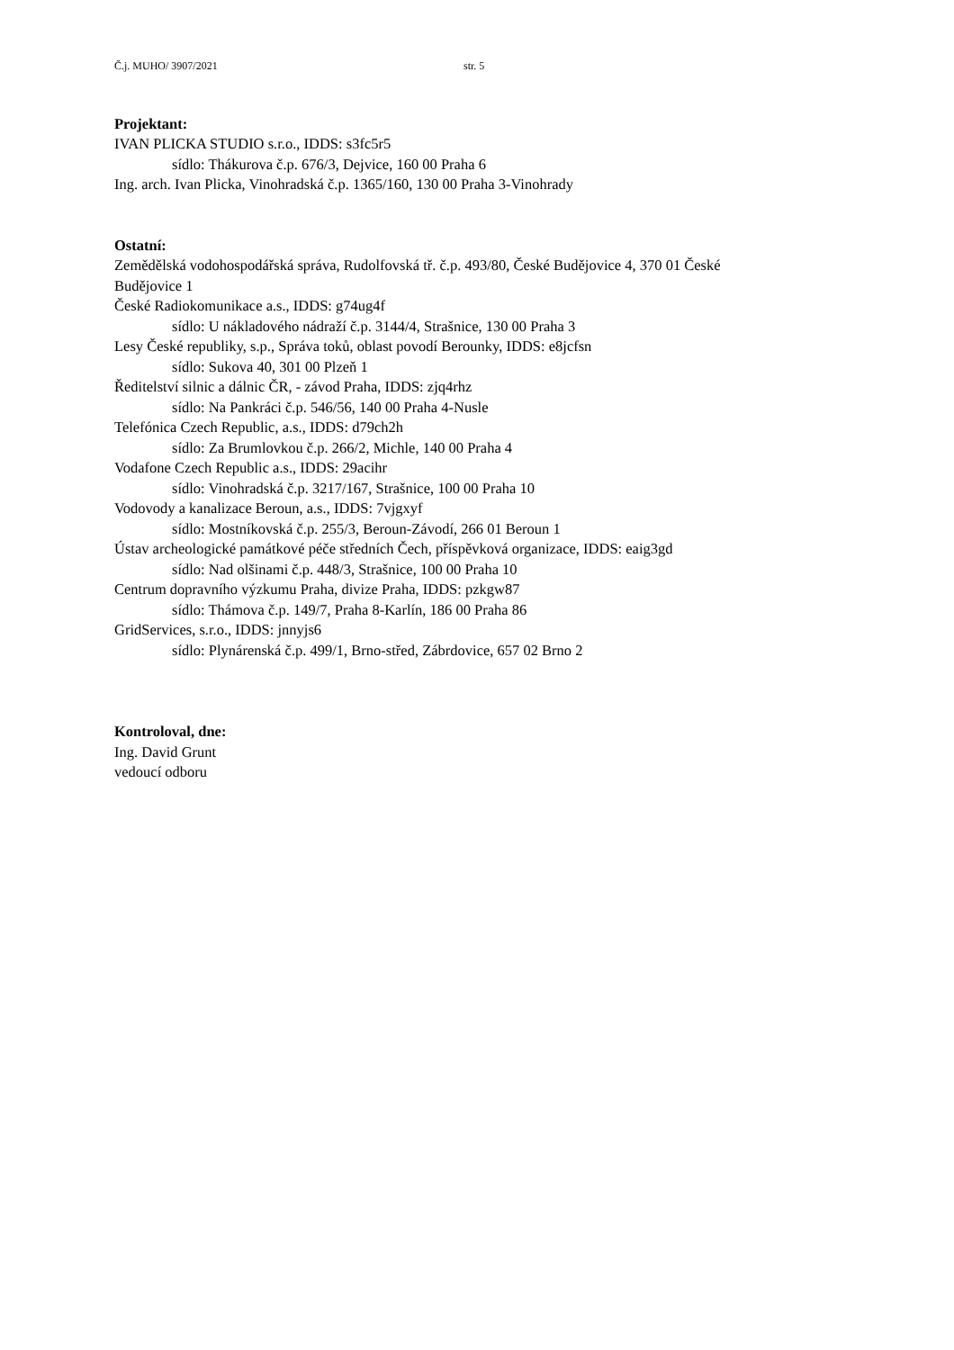Č.j. MUHO/ 3907/2021 str. 5
Projektant:
IVAN PLICKA STUDIO s.r.o., IDDS: s3fc5r5
sídlo: Thákurova č.p. 676/3, Dejvice, 160 00 Praha 6
Ing. arch. Ivan Plicka, Vinohradská č.p. 1365/160, 130 00 Praha 3-Vinohrady
Ostatní:
Zemědělská vodohospodářská správa, Rudolfovská tř. č.p. 493/80, České Budějovice 4, 370 01 České
Budějovice 1
České Radiokomunikace a.s., IDDS: g74ug4f
sídlo: U nákladového nádraží č.p. 3144/4, Strašnice, 130 00 Praha 3
Lesy České republiky, s.p., Správa toků, oblast povodí Berounky, IDDS: e8jcfsn
sídlo: Sukova 40, 301 00 Plzeň 1
Ředitelství silnic a dálnic ČR, - závod Praha, IDDS: zjq4rhz
sídlo: Na Pankráci č.p. 546/56, 140 00 Praha 4-Nusle
Telefónica Czech Republic, a.s., IDDS: d79ch2h
sídlo: Za Brumlovkou č.p. 266/2, Michle, 140 00 Praha 4
Vodafone Czech Republic a.s., IDDS: 29acihr
sídlo: Vinohradská č.p. 3217/167, Strašnice, 100 00 Praha 10
Vodovody a kanalizace Beroun, a.s., IDDS: 7vjgxyf
sídlo: Mostníkovská č.p. 255/3, Beroun-Závodí, 266 01 Beroun 1
Ústav archeologické památkové péče středních Čech, příspěvková organizace, IDDS: eaig3gd
sídlo: Nad olšinami č.p. 448/3, Strašnice, 100 00 Praha 10
Centrum dopravního výzkumu Praha, divize Praha, IDDS: pzkgw87
sídlo: Thámova č.p. 149/7, Praha 8-Karlín, 186 00 Praha 86
GridServices, s.r.o., IDDS: jnnyjs6
sídlo: Plynárenská č.p. 499/1, Brno-střed, Zábrdovice, 657 02 Brno 2
Kontroloval, dne:
Ing. David Grunt
vedoucí odboru